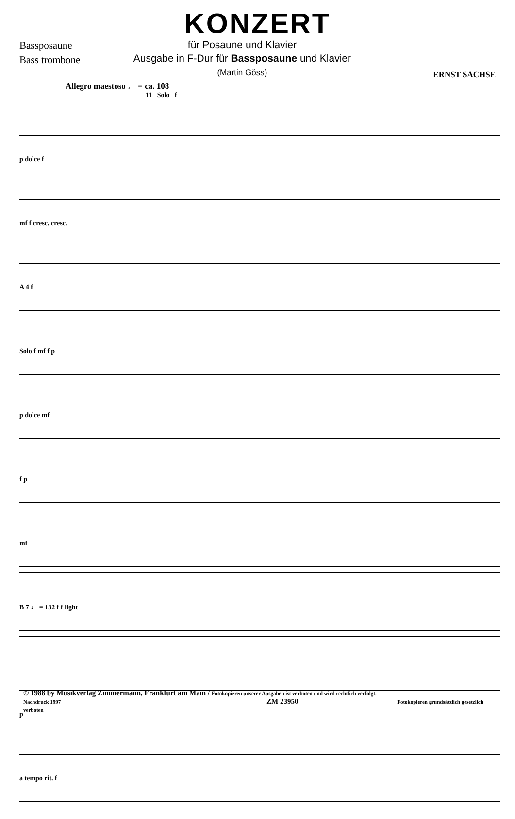KONZERT
Bassposaune
Bass trombone
für Posaune und Klavier
Ausgabe in F-Dur für Bassposaune und Klavier
(Martin Göss)
ERNST SACHSE
Allegro maestoso ♩ = ca. 108
11 Solo f
p dolce f
mf f cresc. cresc.
A 4 f
Solo f mf f p
p dolce mf
f p
mf
B 7 ♩ = 132 f f light
p
a tempo rit. f
© 1988 by Musikverlag Zimmermann, Frankfurt am Main / Fotokopieren unserer Ausgaben ist verboten und wird rechtlich verfolgt.
Nachdruck 1997 ZM 23950 Fotokopieren grundsätzlich gesetzlich verboten